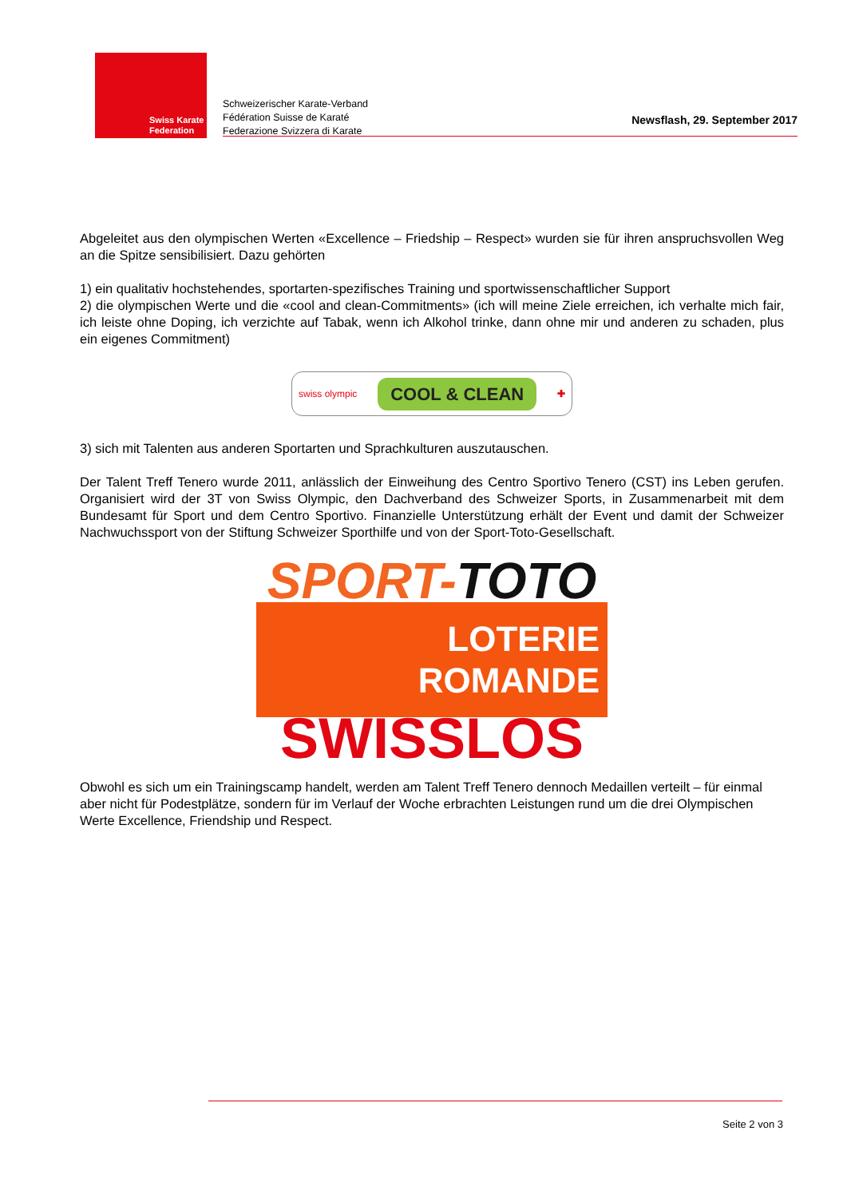Swiss Karate
Federation
Schweizerischer Karate-Verband
Fédération Suisse de Karaté
Federazione Svizzera di Karate
Newsflash, 29. September 2017
Abgeleitet aus den olympischen Werten «Excellence – Friedship – Respect» wurden sie für ihren anspruchsvollen Weg an die Spitze sensibilisiert. Dazu gehörten
1) ein qualitativ hochstehendes, sportarten-spezifisches Training und sportwissenschaftlicher Support
2) die olympischen Werte und die «cool and clean-Commitments» (ich will meine Ziele erreichen, ich verhalte mich fair, ich leiste ohne Doping, ich verzichte auf Tabak, wenn ich Alkohol trinke, dann ohne mir und anderen zu schaden, plus ein eigenes Commitment)
swiss olympic COOL & CLEAN ✚
3) sich mit Talenten aus anderen Sportarten und Sprachkulturen auszutauschen.
Der Talent Treff Tenero wurde 2011, anlässlich der Einweihung des Centro Sportivo Tenero (CST) ins Leben gerufen. Organisiert wird der 3T von Swiss Olympic, den Dachverband des Schweizer Sports, in Zusammenarbeit mit dem Bundesamt für Sport und dem Centro Sportivo. Finanzielle Unterstützung erhält der Event und damit der Schweizer Nachwuchssport von der Stiftung Schweizer Sporthilfe und von der Sport-Toto-Gesellschaft.
SPORT-TOTO
LOTERIE
ROMANDE
SWISSLOS
Obwohl es sich um ein Trainingscamp handelt, werden am Talent Treff Tenero dennoch Medaillen verteilt – für einmal aber nicht für Podestplätze, sondern für im Verlauf der Woche erbrachten Leistungen rund um die drei Olympischen Werte Excellence, Friendship und Respect.
Seite 2 von 3